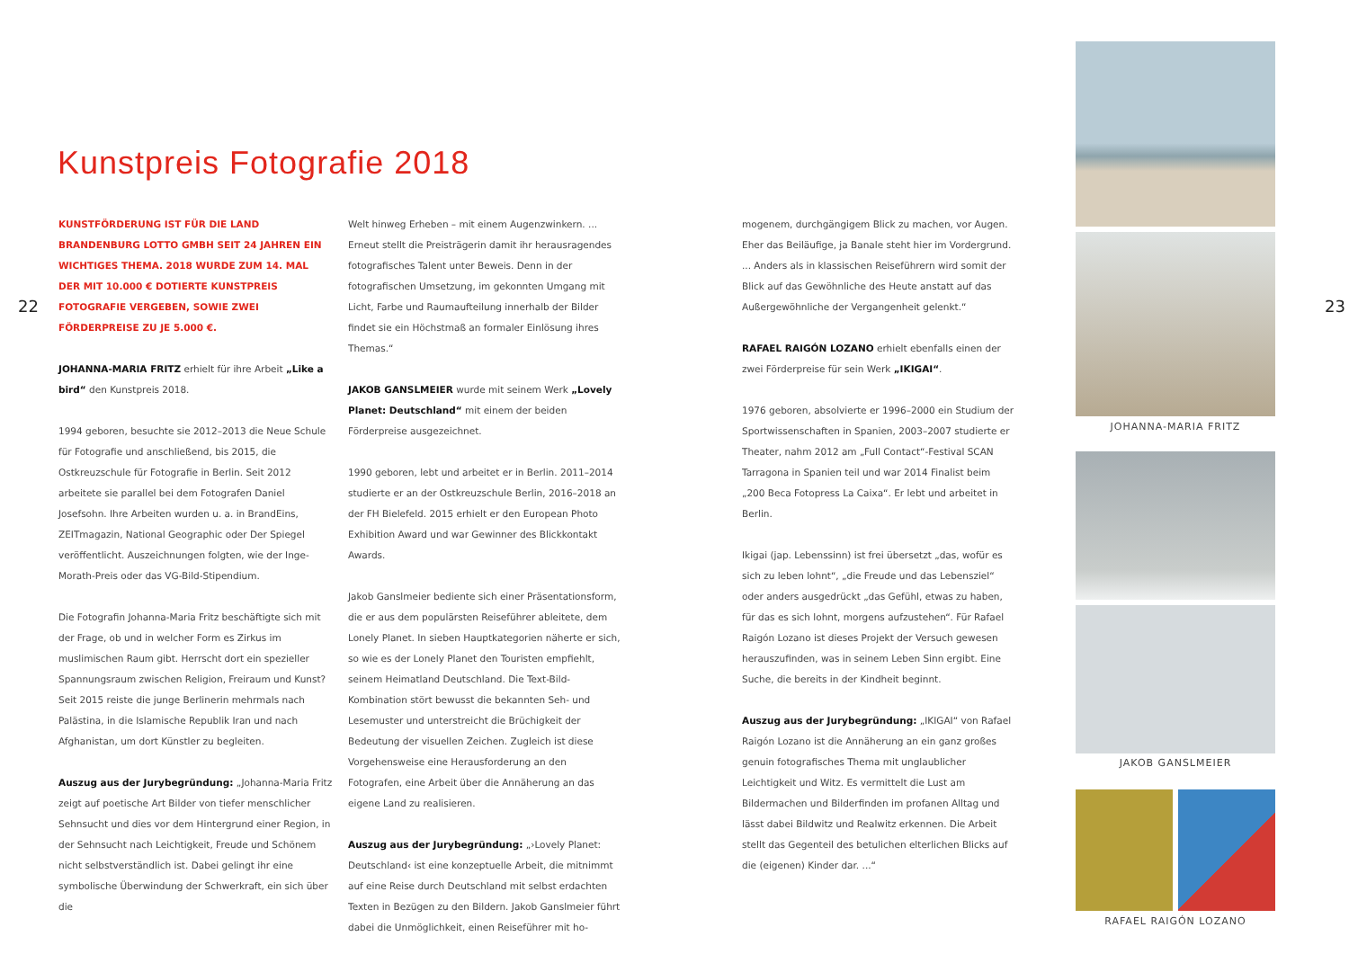22
Kunstpreis Fotografie 2018
KUNSTFÖRDERUNG IST FÜR DIE LAND BRANDENBURG LOTTO GMBH SEIT 24 JAHREN EIN WICHTIGES THEMA. 2018 WURDE ZUM 14. MAL DER MIT 10.000 € DOTIERTE KUNSTPREIS FOTOGRAFIE VERGEBEN, SOWIE ZWEI FÖRDERPREISE ZU JE 5.000 €.
JOHANNA-MARIA FRITZ erhielt für ihre Arbeit „Like a bird“ den Kunstpreis 2018.
1994 geboren, besuchte sie 2012–2013 die Neue Schule für Fotografie und anschließend, bis 2015, die Ostkreuzschule für Fotografie in Berlin. Seit 2012 arbeitete sie parallel bei dem Fotografen Daniel Josefsohn. Ihre Arbeiten wurden u. a. in BrandEins, ZEITmagazin, National Geographic oder Der Spiegel veröffentlicht. Auszeichnungen folgten, wie der Inge-Morath-Preis oder das VG-Bild-Stipendium.
Die Fotografin Johanna-Maria Fritz beschäftigte sich mit der Frage, ob und in welcher Form es Zirkus im muslimischen Raum gibt. Herrscht dort ein spezieller Spannungsraum zwischen Religion, Freiraum und Kunst? Seit 2015 reiste die junge Berlinerin mehrmals nach Palästina, in die Islamische Republik Iran und nach Afghanistan, um dort Künstler zu begleiten.
Auszug aus der Jurybegründung: „Johanna-Maria Fritz zeigt auf poetische Art Bilder von tiefer menschlicher Sehnsucht und dies vor dem Hintergrund einer Region, in der Sehnsucht nach Leichtigkeit, Freude und Schönem nicht selbstverständlich ist. Dabei gelingt ihr eine symbolische Überwindung der Schwerkraft, ein sich über die
Welt hinweg Erheben – mit einem Augenzwinkern. ... Erneut stellt die Preisträgerin damit ihr herausragendes fotografisches Talent unter Beweis. Denn in der fotografischen Umsetzung, im gekonnten Umgang mit Licht, Farbe und Raumaufteilung innerhalb der Bilder findet sie ein Höchstmaß an formaler Einlösung ihres Themas.“
JAKOB GANSLMEIER wurde mit seinem Werk „Lovely Planet: Deutschland“ mit einem der beiden Förderpreise ausgezeichnet.
1990 geboren, lebt und arbeitet er in Berlin. 2011–2014 studierte er an der Ostkreuzschule Berlin, 2016–2018 an der FH Bielefeld. 2015 erhielt er den European Photo Exhibition Award und war Gewinner des Blickkontakt Awards.
Jakob Ganslmeier bediente sich einer Präsentationsform, die er aus dem populärsten Reiseführer ableitete, dem Lonely Planet. In sieben Hauptkategorien näherte er sich, so wie es der Lonely Planet den Touristen empfiehlt, seinem Heimatland Deutschland. Die Text-Bild-Kombination stört bewusst die bekannten Seh- und Lesemuster und unterstreicht die Brüchigkeit der Bedeutung der visuellen Zeichen. Zugleich ist diese Vorgehensweise eine Herausforderung an den Fotografen, eine Arbeit über die Annäherung an das eigene Land zu realisieren.
Auszug aus der Jurybegründung: „›Lovely Planet: Deutschland‹ ist eine konzeptuelle Arbeit, die mitnimmt auf eine Reise durch Deutschland mit selbst erdachten Texten in Bezügen zu den Bildern. Jakob Ganslmeier führt dabei die Unmöglichkeit, einen Reiseführer mit ho-
mogenem, durchgängigem Blick zu machen, vor Augen. Eher das Beiläufige, ja Banale steht hier im Vordergrund. ... Anders als in klassischen Reiseführern wird somit der Blick auf das Gewöhnliche des Heute anstatt auf das Außergewöhnliche der Vergangenheit gelenkt.“
RAFAEL RAIGÓN LOZANO erhielt ebenfalls einen der zwei Förderpreise für sein Werk „IKIGAI“.
1976 geboren, absolvierte er 1996–2000 ein Studium der Sportwissenschaften in Spanien, 2003–2007 studierte er Theater, nahm 2012 am „Full Contact“-Festival SCAN Tarragona in Spanien teil und war 2014 Finalist beim „200 Beca Fotopress La Caixa“. Er lebt und arbeitet in Berlin.
Ikigai (jap. Lebenssinn) ist frei übersetzt „das, wofür es sich zu leben lohnt“, „die Freude und das Lebensziel“ oder anders ausgedrückt „das Gefühl, etwas zu haben, für das es sich lohnt, morgens aufzustehen“. Für Rafael Raigón Lozano ist dieses Projekt der Versuch gewesen herauszufinden, was in seinem Leben Sinn ergibt. Eine Suche, die bereits in der Kindheit beginnt.
Auszug aus der Jurybegründung: „IKIGAI“ von Rafael Raigón Lozano ist die Annäherung an ein ganz großes genuin fotografisches Thema mit unglaublicher Leichtigkeit und Witz. Es vermittelt die Lust am Bildermachen und Bilderfinden im profanen Alltag und lässt dabei Bildwitz und Realwitz erkennen. Die Arbeit stellt das Gegenteil des betulichen elterlichen Blicks auf die (eigenen) Kinder dar. ...“
JOHANNA-MARIA FRITZ
JAKOB GANSLMEIER
RAFAEL RAIGÓN LOZANO
23